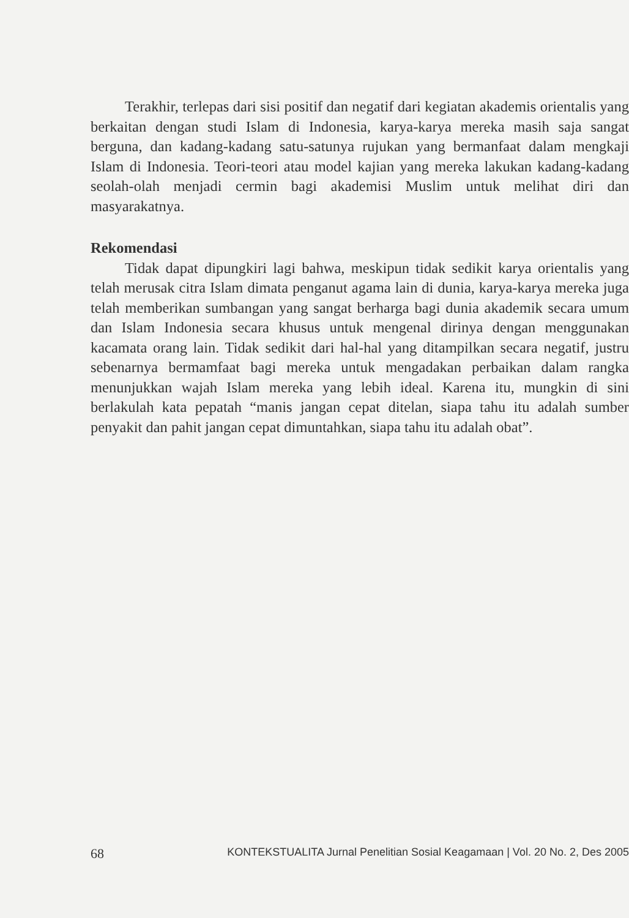Terakhir, terlepas dari sisi positif dan negatif dari kegiatan akademis orientalis yang berkaitan dengan studi Islam di Indonesia, karya-karya mereka masih saja sangat berguna, dan kadang-kadang satu-satunya rujukan yang bermanfaat dalam mengkaji Islam di Indonesia. Teori-teori atau model kajian yang mereka lakukan kadang-kadang seolah-olah menjadi cermin bagi akademisi Muslim untuk melihat diri dan masyarakatnya.
Rekomendasi
Tidak dapat dipungkiri lagi bahwa, meskipun tidak sedikit karya orientalis yang telah merusak citra Islam dimata penganut agama lain di dunia, karya-karya mereka juga telah memberikan sumbangan yang sangat berharga bagi dunia akademik secara umum dan Islam Indonesia secara khusus untuk mengenal dirinya dengan menggunakan kacamata orang lain. Tidak sedikit dari hal-hal yang ditampilkan secara negatif, justru sebenarnya bermamfaat bagi mereka untuk mengadakan perbaikan dalam rangka menunjukkan wajah Islam mereka yang lebih ideal. Karena itu, mungkin di sini berlakulah kata pepatah “manis jangan cepat ditelan, siapa tahu itu adalah sumber penyakit dan pahit jangan cepat dimuntahkan, siapa tahu itu adalah obat”.
68 KONTEKSTUALITA Jurnal Penelitian Sosial Keagamaan | Vol. 20 No. 2, Des 2005